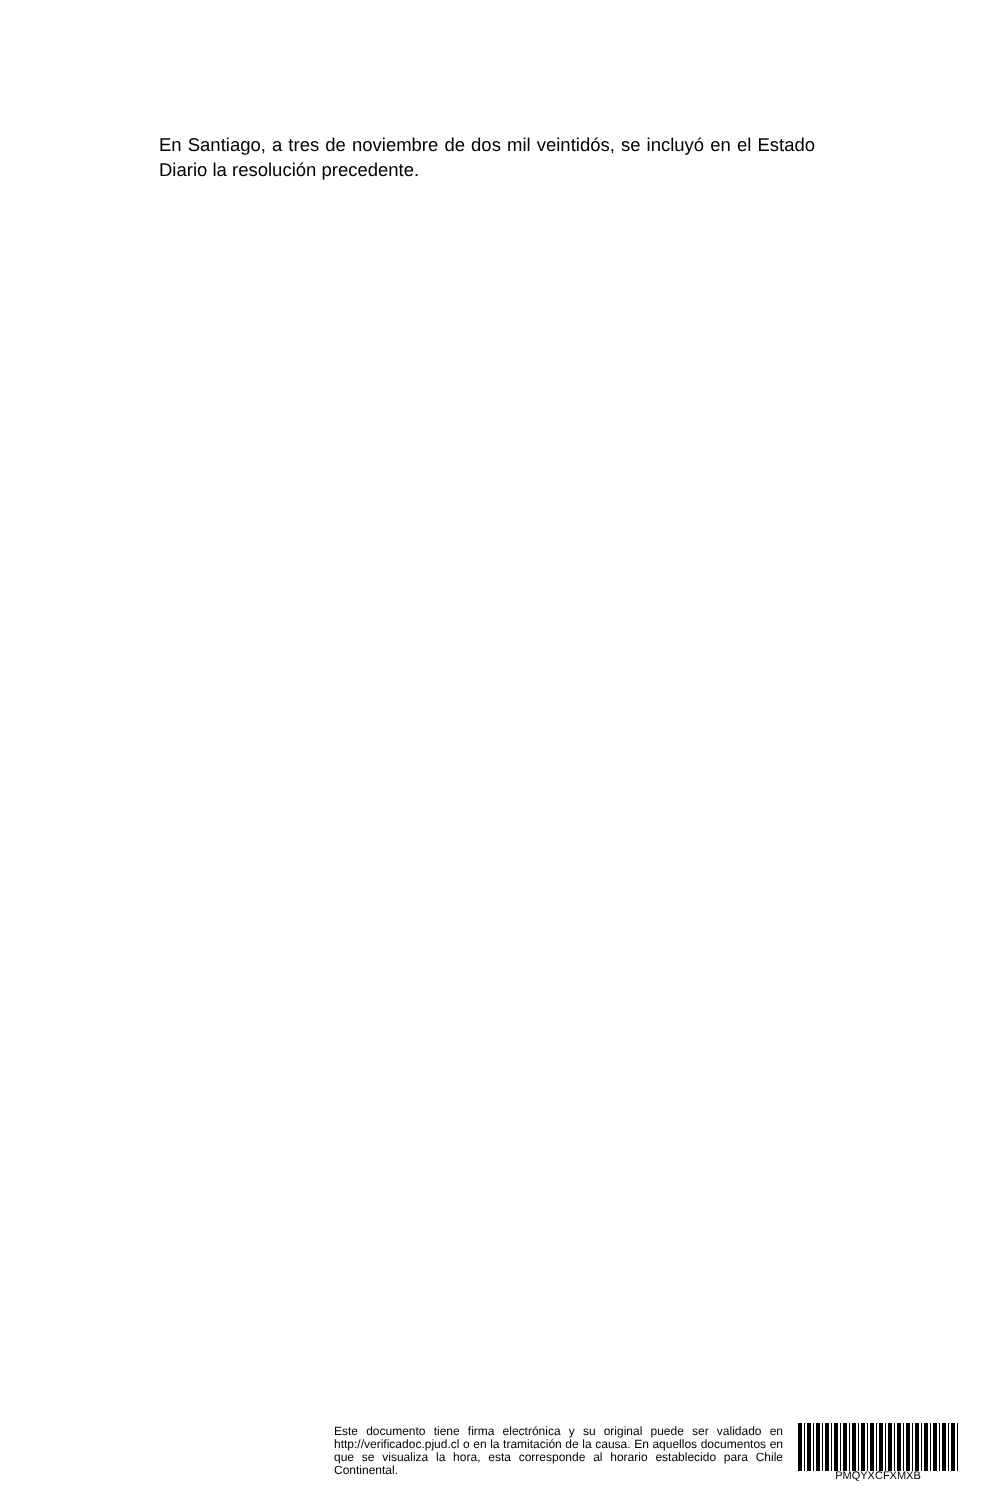En Santiago, a tres de noviembre de dos mil veintidós, se incluyó en el Estado Diario la resolución precedente.
Este documento tiene firma electrónica y su original puede ser validado en http://verificadoc.pjud.cl o en la tramitación de la causa. En aquellos documentos en que se visualiza la hora, esta corresponde al horario establecido para Chile Continental.
PMQYXCFXMXB